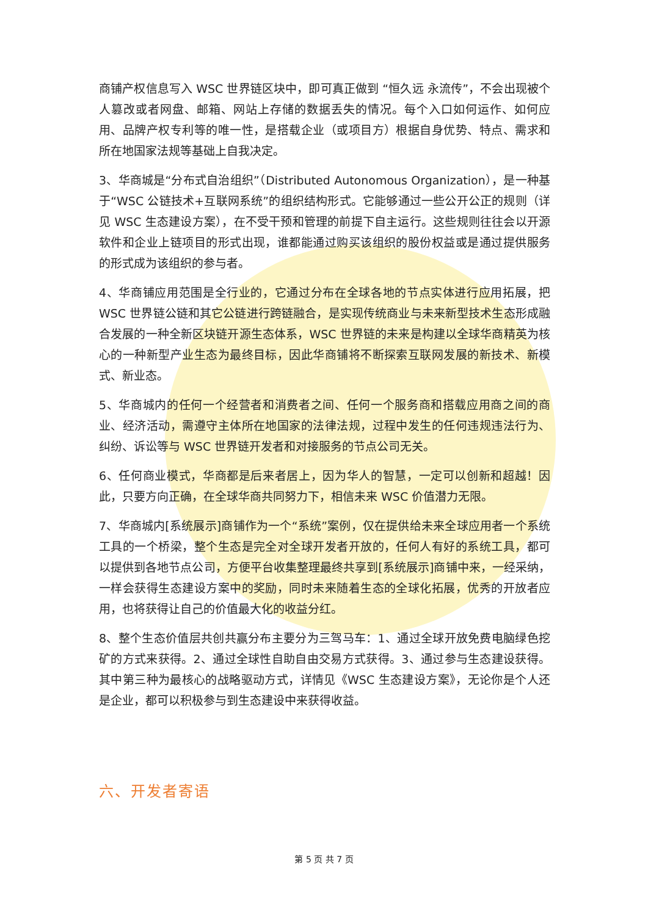商铺产权信息写入 WSC 世界链区块中，即可真正做到 “恒久远 永流传”，不会出现被个人篡改或者网盘、邮箱、网站上存储的数据丢失的情况。每个入口如何运作、如何应用、品牌产权专利等的唯一性，是搭载企业（或项目方）根据自身优势、特点、需求和所在地国家法规等基础上自我决定。
3、华商城是“分布式自治组织”（Distributed Autonomous Organization），是一种基于“WSC 公链技术+互联网系统”的组织结构形式。它能够通过一些公开公正的规则（详见 WSC 生态建设方案），在不受干预和管理的前提下自主运行。这些规则往往会以开源软件和企业上链项目的形式出现，谁都能通过购买该组织的股份权益或是通过提供服务的形式成为该组织的参与者。
4、华商铺应用范围是全行业的，它通过分布在全球各地的节点实体进行应用拓展，把 WSC 世界链公链和其它公链进行跨链融合，是实现传统商业与未来新型技术生态形成融合发展的一种全新区块链开源生态体系，WSC 世界链的未来是构建以全球华商精英为核心的一种新型产业生态为最终目标，因此华商铺将不断探索互联网发展的新技术、新模式、新业态。
5、华商城内的任何一个经营者和消费者之间、任何一个服务商和搭载应用商之间的商业、经济活动，需遵守主体所在地国家的法律法规，过程中发生的任何违规违法行为、纠纷、诉讼等与 WSC 世界链开发者和对接服务的节点公司无关。
6、任何商业模式，华商都是后来者居上，因为华人的智慧，一定可以创新和超越！因此，只要方向正确，在全球华商共同努力下，相信未来 WSC 价值潜力无限。
7、华商城内[系统展示]商铺作为一个“系统”案例，仅在提供给未来全球应用者一个系统工具的一个桥梁，整个生态是完全对全球开发者开放的，任何人有好的系统工具，都可以提供到各地节点公司，方便平台收集整理最终共享到[系统展示]商铺中来，一经采纳，一样会获得生态建设方案中的奖励，同时未来随着生态的全球化拓展，优秀的开放者应用，也将获得让自己的价值最大化的收益分红。
8、整个生态价值层共创共赢分布主要分为三驾马车：1、通过全球开放免费电脑绿色挖矿的方式来获得。2、通过全球性自助自由交易方式获得。3、通过参与生态建设获得。其中第三种为最核心的战略驱动方式，详情见《WSC 生态建设方案》，无论你是个人还是企业，都可以积极参与到生态建设中来获得收益。
六、开发者寄语
第 5 页 共 7 页